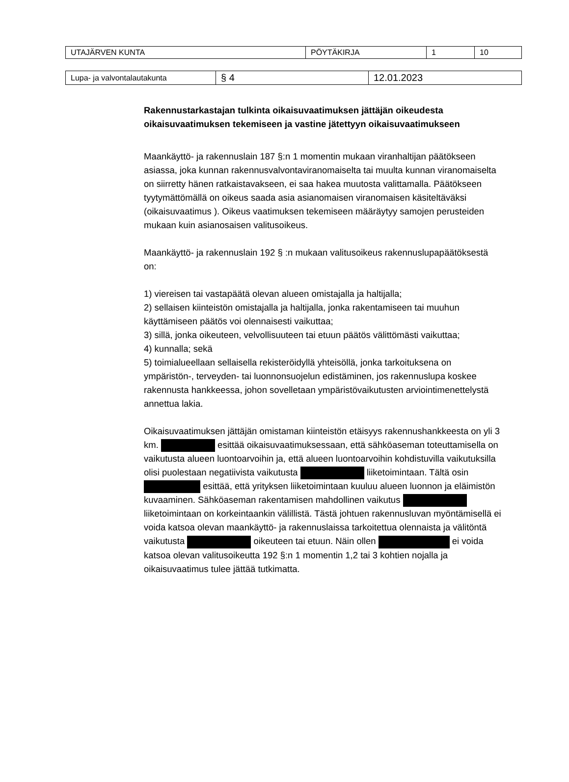| UTAJÄRVEN KUNTA | PÖYTÄKIRJA | 1 | 10 |
| Lupa- ja valvontalautakunta | § 4 | 12.01.2023 |
Rakennustarkastajan tulkinta oikaisuvaatimuksen jättäjän oikeudesta oikaisuvaatimuksen tekemiseen ja vastine jätettyyn oikaisuvaatimukseen
Maankäyttö- ja rakennuslain 187 §:n 1 momentin mukaan viranhaltijan päätökseen asiassa, joka kunnan rakennusvalvontaviranomaiselta tai muulta kunnan viranomaiselta on siirretty hänen ratkaistavakseen, ei saa hakea muutosta valittamalla. Päätökseen tyytymättömällä on oikeus saada asia asianomaisen viranomaisen käsiteltäväksi (oikaisuvaatimus ). Oikeus vaatimuksen tekemiseen määräytyy samojen perusteiden mukaan kuin asianosaisen valitusoikeus.
Maankäyttö- ja rakennuslain 192 § :n mukaan valitusoikeus rakennuslupapäätöksestä on:
1) viereisen tai vastapäätä olevan alueen omistajalla ja haltijalla;
2) sellaisen kiinteistön omistajalla ja haltijalla, jonka rakentamiseen tai muuhun käyttämiseen päätös voi olennaisesti vaikuttaa;
3) sillä, jonka oikeuteen, velvollisuuteen tai etuun päätös välittömästi vaikuttaa;
4) kunnalla; sekä
5) toimialueellaan sellaisella rekisteröidyllä yhteisöllä, jonka tarkoituksena on ympäristön-, terveyden- tai luonnonsuojelun edistäminen, jos rakennuslupa koskee rakennusta hankkeessa, johon sovelletaan ympäristövaikutusten arviointimenettelystä annettua lakia.
Oikaisuvaatimuksen jättäjän omistaman kiinteistön etäisyys rakennushankkeesta on yli 3 km. esittää oikaisuvaatimuksessaan, että sähköaseman toteuttamisella on vaikutusta alueen luontoarvoihin ja, että alueen luontoarvoihin kohdistuvilla vaikutuksilla olisi puolestaan negatiivista vaikutusta liiketoimintaan. Tältä osin esittää, että yrityksen liiketoimintaan kuuluu alueen luonnon ja eläimistön kuvaaminen. Sähköaseman rakentamisen mahdollinen vaikutus liiketoimintaan on korkeintaankin välillistä. Tästä johtuen rakennusluvan myöntämisellä ei voida katsoa olevan maankäyttö- ja rakennuslaissa tarkoitettua olennaista ja välitöntä vaikutusta oikeuteen tai etuun. Näin ollen ei voida katsoa olevan valitusoikeutta 192 §:n 1 momentin 1,2 tai 3 kohtien nojalla ja oikaisuvaatimus tulee jättää tutkimatta.